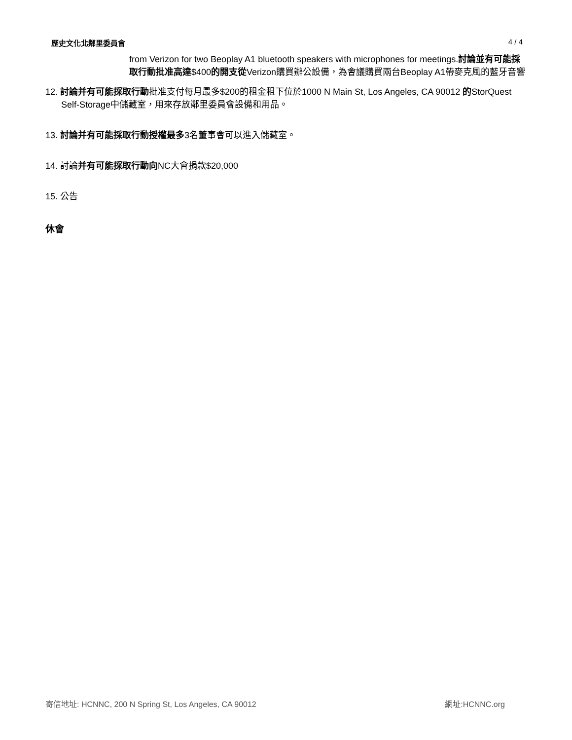歷史文化北鄰里委員會 4 / 4
from Verizon for two Beoplay A1 bluetooth speakers with microphones for meetings.討論並有可能採取行動批准高達$400的開支從Verizon購買辦公設備，為會議購買兩台Beoplay A1帶麥克風的藍牙音響
12. 討論并有可能採取行動批准支付每月最多$200的租金租下位於1000 N Main St, Los Angeles, CA 90012 的StorQuest Self-Storage中儲藏室，用來存放鄰里委員會設備和用品。
13. 討論并有可能採取行動授權最多3名董事會可以進入儲藏室。
14. 討論并有可能採取行動向NC大會捐款$20,000
15. 公告
休會
寄信地址: HCNNC, 200 N Spring St, Los Angeles, CA 90012 網址:HCNNC.org